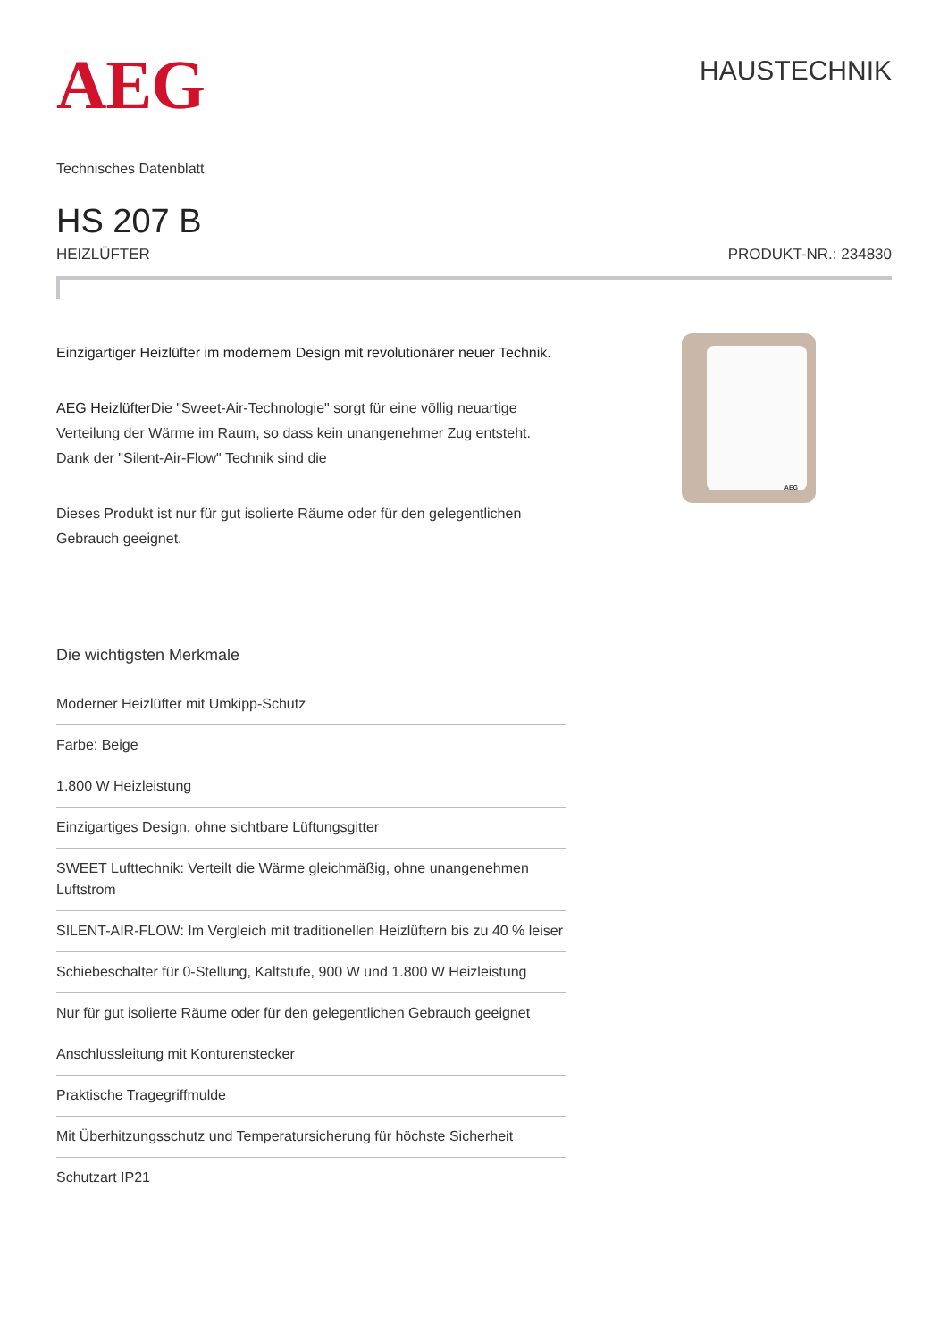AEG
HAUSTECHNIK
Technisches Datenblatt
HS 207 B
HEIZLÜFTER PRODUKT-NR.: 234830
Einzigartiger Heizlüfter im modernem Design mit revolutionärer neuer Technik.
AEG Heizlüfter Die "Sweet-Air-Technologie" sorgt für eine völlig neuartige Verteilung der Wärme im Raum, so dass kein unangenehmer Zug entsteht. Dank der "Silent-Air-Flow" Technik sind die
Dieses Produkt ist nur für gut isolierte Räume oder für den gelegentlichen Gebrauch geeignet.
AEG
Die wichtigsten Merkmale
Moderner Heizlüfter mit Umkipp-Schutz
Farbe: Beige
1.800 W Heizleistung
Einzigartiges Design, ohne sichtbare Lüftungsgitter
SWEET Lufttechnik: Verteilt die Wärme gleichmäßig, ohne unangenehmen Luftstrom
SILENT-AIR-FLOW: Im Vergleich mit traditionellen Heizlüftern bis zu 40 % leiser
Schiebeschalter für 0-Stellung, Kaltstufe, 900 W und 1.800 W Heizleistung
Nur für gut isolierte Räume oder für den gelegentlichen Gebrauch geeignet
Anschlussleitung mit Konturenstecker
Praktische Tragegriffmulde
Mit Überhitzungsschutz und Temperatursicherung für höchste Sicherheit
Schutzart IP21